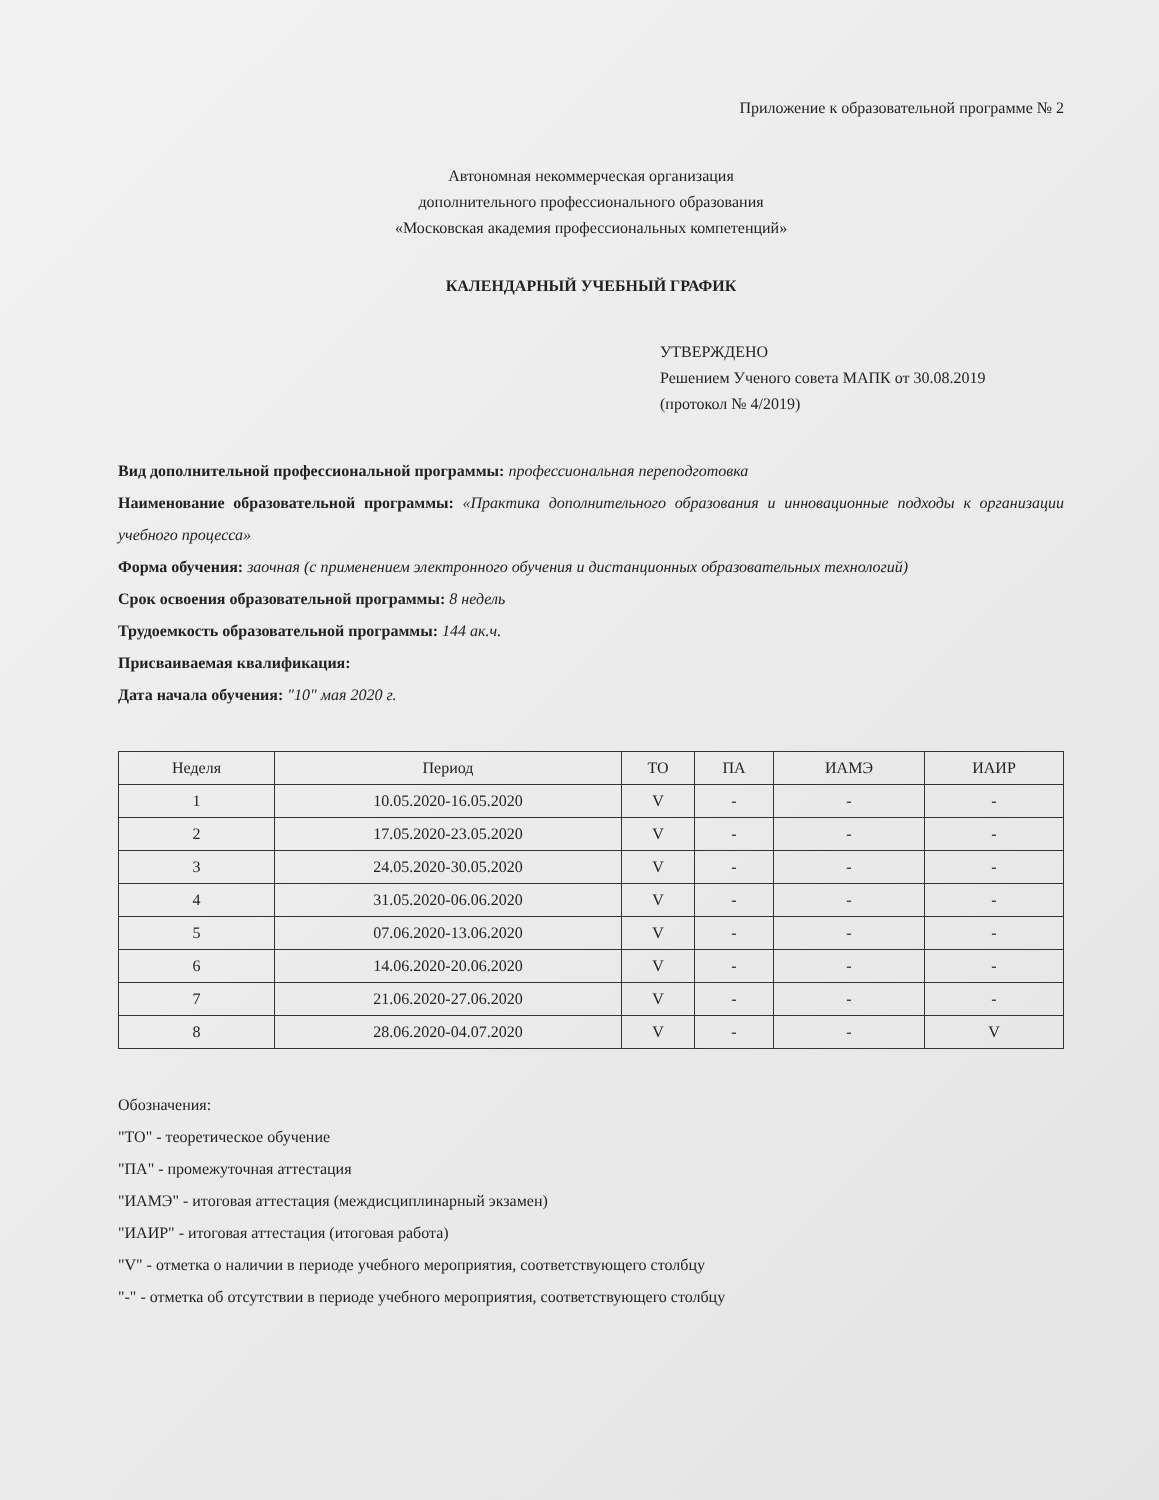Приложение к образовательной программе № 2
Автономная некоммерческая организация
дополнительного профессионального образования
«Московская академия профессиональных компетенций»
КАЛЕНДАРНЫЙ УЧЕБНЫЙ ГРАФИК
УТВЕРЖДЕНО
Решением Ученого совета МАПК от 30.08.2019
(протокол № 4/2019)
Вид дополнительной профессиональной программы: профессиональная переподготовка
Наименование образовательной программы: «Практика дополнительного образования и инновационные подходы к организации учебного процесса»
Форма обучения: заочная (с применением электронного обучения и дистанционных образовательных технологий)
Срок освоения образовательной программы: 8 недель
Трудоемкость образовательной программы: 144 ак.ч.
Присваиваемая квалификация:
Дата начала обучения: "10" мая 2020 г.
| Неделя | Период | ТО | ПА | ИАМЭ | ИАИР |
| --- | --- | --- | --- | --- | --- |
| 1 | 10.05.2020-16.05.2020 | V | - | - | - |
| 2 | 17.05.2020-23.05.2020 | V | - | - | - |
| 3 | 24.05.2020-30.05.2020 | V | - | - | - |
| 4 | 31.05.2020-06.06.2020 | V | - | - | - |
| 5 | 07.06.2020-13.06.2020 | V | - | - | - |
| 6 | 14.06.2020-20.06.2020 | V | - | - | - |
| 7 | 21.06.2020-27.06.2020 | V | - | - | - |
| 8 | 28.06.2020-04.07.2020 | V | - | - | V |
Обозначения:
"ТО" - теоретическое обучение
"ПА" - промежуточная аттестация
"ИАМЭ" - итоговая аттестация (междисциплинарный экзамен)
"ИАИР" - итоговая аттестация (итоговая работа)
"V" - отметка о наличии в периоде учебного мероприятия, соответствующего столбцу
"-" - отметка об отсутствии в периоде учебного мероприятия, соответствующего столбцу